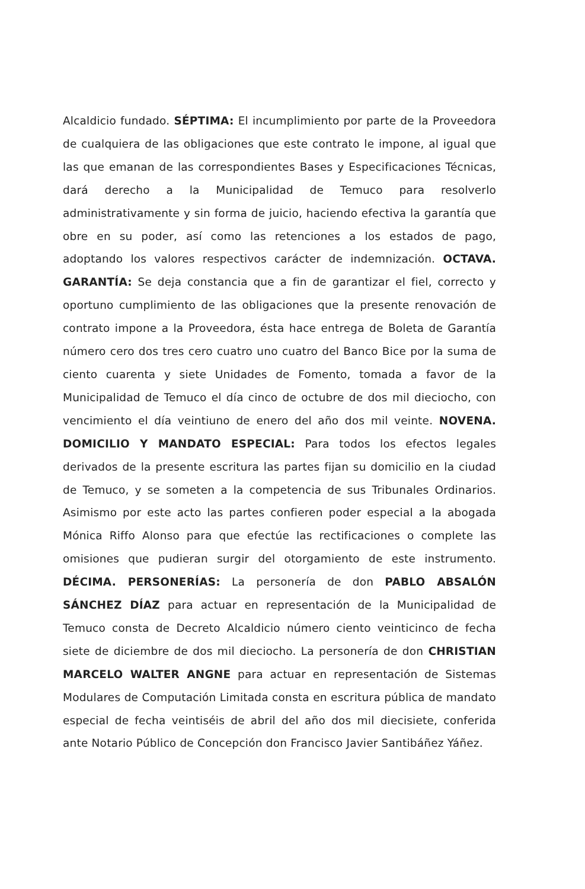Alcaldicio fundado. SÉPTIMA: El incumplimiento por parte de la Proveedora de cualquiera de las obligaciones que este contrato le impone, al igual que las que emanan de las correspondientes Bases y Especificaciones Técnicas, dará derecho a la Municipalidad de Temuco para resolverlo administrativamente y sin forma de juicio, haciendo efectiva la garantía que obre en su poder, así como las retenciones a los estados de pago, adoptando los valores respectivos carácter de indemnización. OCTAVA. GARANTÍA: Se deja constancia que a fin de garantizar el fiel, correcto y oportuno cumplimiento de las obligaciones que la presente renovación de contrato impone a la Proveedora, ésta hace entrega de Boleta de Garantía número cero dos tres cero cuatro uno cuatro del Banco Bice por la suma de ciento cuarenta y siete Unidades de Fomento, tomada a favor de la Municipalidad de Temuco el día cinco de octubre de dos mil dieciocho, con vencimiento el día veintiuno de enero del año dos mil veinte. NOVENA. DOMICILIO Y MANDATO ESPECIAL: Para todos los efectos legales derivados de la presente escritura las partes fijan su domicilio en la ciudad de Temuco, y se someten a la competencia de sus Tribunales Ordinarios. Asimismo por este acto las partes confieren poder especial a la abogada Mónica Riffo Alonso para que efectúe las rectificaciones o complete las omisiones que pudieran surgir del otorgamiento de este instrumento. DÉCIMA. PERSONERÍAS: La personería de don PABLO ABSALÓN SÁNCHEZ DÍAZ para actuar en representación de la Municipalidad de Temuco consta de Decreto Alcaldicio número ciento veinticinco de fecha siete de diciembre de dos mil dieciocho. La personería de don CHRISTIAN MARCELO WALTER ANGNE para actuar en representación de Sistemas Modulares de Computación Limitada consta en escritura pública de mandato especial de fecha veintiséis de abril del año dos mil diecisiete, conferida ante Notario Público de Concepción don Francisco Javier Santibáñez Yáñez.